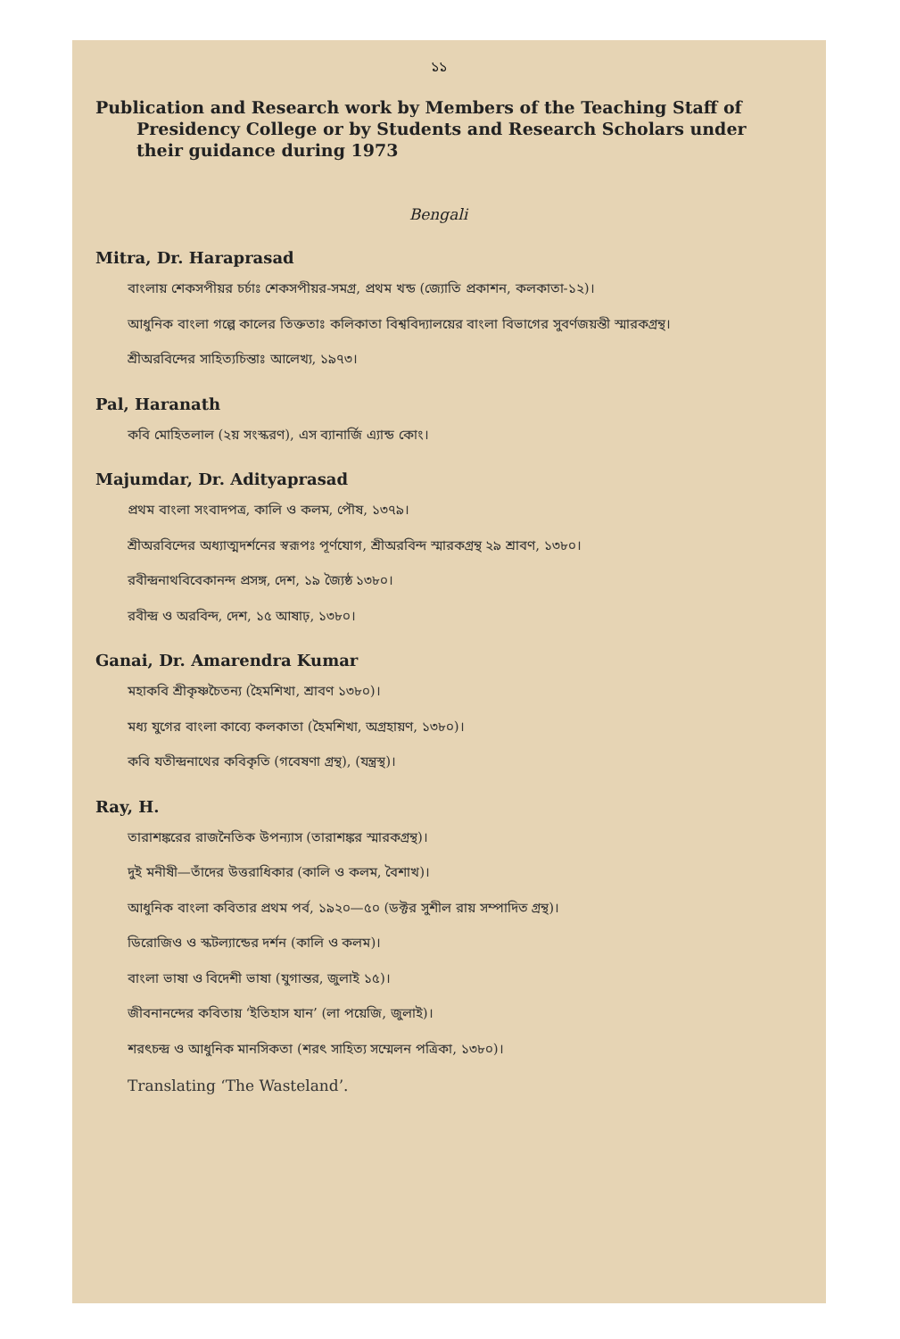১১
Publication and Research work by Members of the Teaching Staff of Presidency College or by Students and Research Scholars under their guidance during 1973
Bengali
Mitra, Dr. Haraprasad
বাংলায় শেকসপীয়র চর্চাঃ শেকসপীয়র-সমগ্র, প্রথম খন্ড (জ্যোতি প্রকাশন, কলকাতা-১২)।
আধুনিক বাংলা গল্পে কালের তিক্ততাঃ কলিকাতা বিশ্ববিদ্যালয়ের বাংলা বিভাগের সুবর্ণজয়ন্তী স্মারকগ্রন্থ।
শ্রীঅরবিন্দের সাহিত্যচিন্তাঃ আলেখ্য, ১৯৭৩।
Pal, Haranath
কবি মোহিতলাল (২য় সংস্করণ), এস ব্যানার্জি এ্যান্ড কোং।
Majumdar, Dr. Adityaprasad
প্রথম বাংলা সংবাদপত্র, কালি ও কলম, পৌষ, ১৩৭৯।
শ্রীঅরবিন্দের অধ্যাত্মদর্শনের স্বরূপঃ পূর্ণযোগ, শ্রীঅরবিন্দ স্মারকগ্রন্থ ২৯ শ্রাবণ, ১৩৮০।
রবীন্দ্রনাথবিবেকানন্দ প্রসঙ্গ, দেশ, ১৯ জ্যৈষ্ঠ ১৩৮০।
রবীন্দ্র ও অরবিন্দ, দেশ, ১৫ আষাঢ়, ১৩৮০।
Ganai, Dr. Amarendra Kumar
মহাকবি শ্রীকৃষ্ণচৈতন্য (হৈমশিখা, শ্রাবণ ১৩৮০)।
মধ্য যুগের বাংলা কাব্যে কলকাতা (হৈমশিখা, অগ্রহায়ণ, ১৩৮০)।
কবি যতীন্দ্রনাথের কবিকৃতি (গবেষণা গ্রন্থ), (যন্ত্রস্থ)।
Ray, H.
তারাশঙ্করের রাজনৈতিক উপন্যাস (তারাশঙ্কর স্মারকগ্রন্থ)।
দুই মনীষী—তাঁদের উত্তরাধিকার (কালি ও কলম, বৈশাখ)।
আধুনিক বাংলা কবিতার প্রথম পর্ব, ১৯২০—৫০ (ডক্টর সুশীল রায় সম্পাদিত গ্রন্থ)।
ডিরোজিও ও স্কটল্যান্ডের দর্শন (কালি ও কলম)।
বাংলা ভাষা ও বিদেশী ভাষা (যুগান্তর, জুলাই ১৫)।
জীবনানন্দের কবিতায় ‘ইতিহাস যান’ (লা পয়েজি, জুলাই)।
শরৎচন্দ্র ও আধুনিক মানসিকতা (শরৎ সাহিত্য সম্মেলন পত্রিকা, ১৩৮০)।
Translating ‘The Wasteland’.